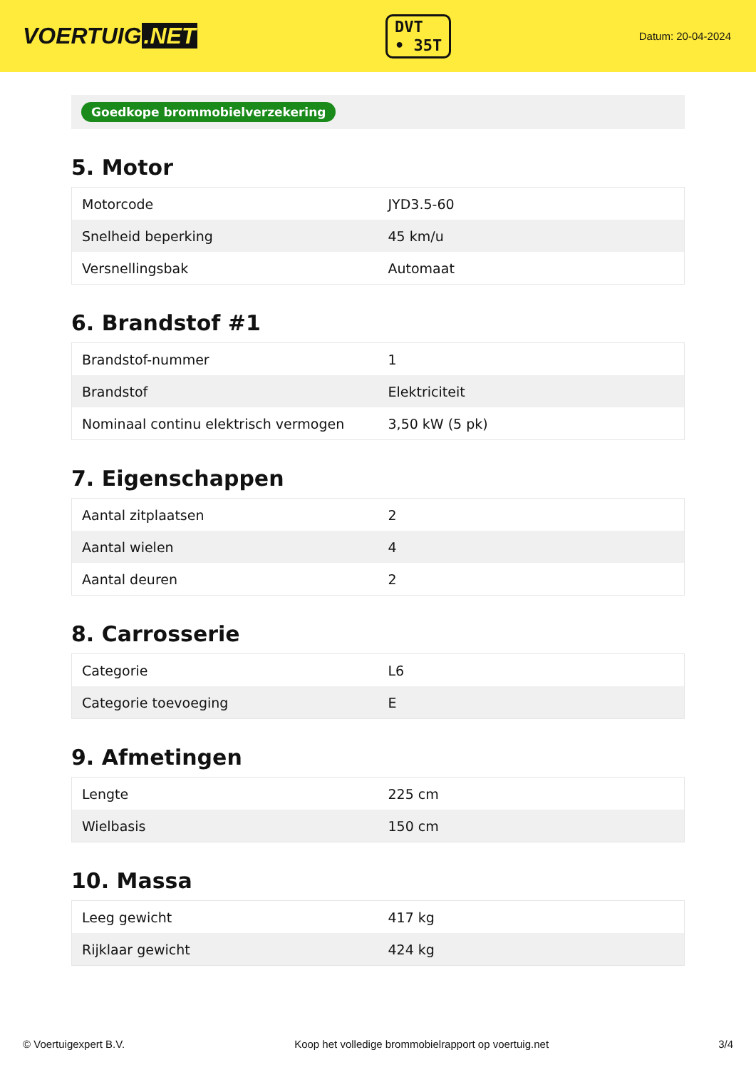VOERTUIG.NET
DVT
• 35T
Datum: 20-04-2024
Goedkope brommobielverzekering
5. Motor
| Motorcode | JYD3.5-60 |
| Snelheid beperking | 45 km/u |
| Versnellingsbak | Automaat |
6. Brandstof #1
| Brandstof-nummer | 1 |
| Brandstof | Elektriciteit |
| Nominaal continu elektrisch vermogen | 3,50 kW (5 pk) |
7. Eigenschappen
| Aantal zitplaatsen | 2 |
| Aantal wielen | 4 |
| Aantal deuren | 2 |
8. Carrosserie
| Categorie | L6 |
| Categorie toevoeging | E |
9. Afmetingen
| Lengte | 225 cm |
| Wielbasis | 150 cm |
10. Massa
| Leeg gewicht | 417 kg |
| Rijklaar gewicht | 424 kg |
© Voertuigexpert B.V. Koop het volledige brommobielrapport op voertuig.net 3/4